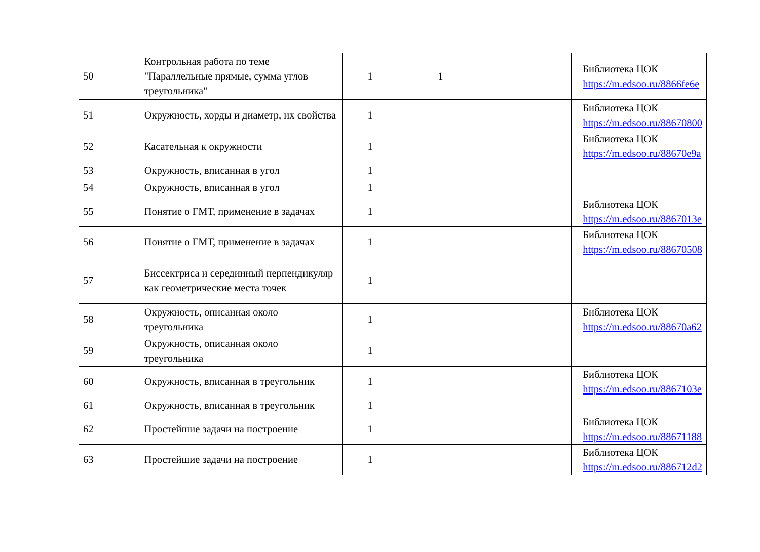| 50 | Контрольная работа по теме "Параллельные прямые, сумма углов треугольника" | 1 | 1 | | Библиотека ЦОК https://m.edsoo.ru/8866fe6e |
| 51 | Окружность, хорды и диаметр, их свойства | 1 | | | Библиотека ЦОК https://m.edsoo.ru/88670800 |
| 52 | Касательная к окружности | 1 | | | Библиотека ЦОК https://m.edsoo.ru/88670e9a |
| 53 | Окружность, вписанная в угол | 1 | | | |
| 54 | Окружность, вписанная в угол | 1 | | | |
| 55 | Понятие о ГМТ, применение в задачах | 1 | | | Библиотека ЦОК https://m.edsoo.ru/8867013e |
| 56 | Понятие о ГМТ, применение в задачах | 1 | | | Библиотека ЦОК https://m.edsoo.ru/88670508 |
| 57 | Биссектриса и серединный перпендикуляр как геометрические места точек | 1 | | | |
| 58 | Окружность, описанная около треугольника | 1 | | | Библиотека ЦОК https://m.edsoo.ru/88670a62 |
| 59 | Окружность, описанная около треугольника | 1 | | | |
| 60 | Окружность, вписанная в треугольник | 1 | | | Библиотека ЦОК https://m.edsoo.ru/8867103e |
| 61 | Окружность, вписанная в треугольник | 1 | | | |
| 62 | Простейшие задачи на построение | 1 | | | Библиотека ЦОК https://m.edsoo.ru/88671188 |
| 63 | Простейшие задачи на построение | 1 | | | Библиотека ЦОК https://m.edsoo.ru/886712d2 |